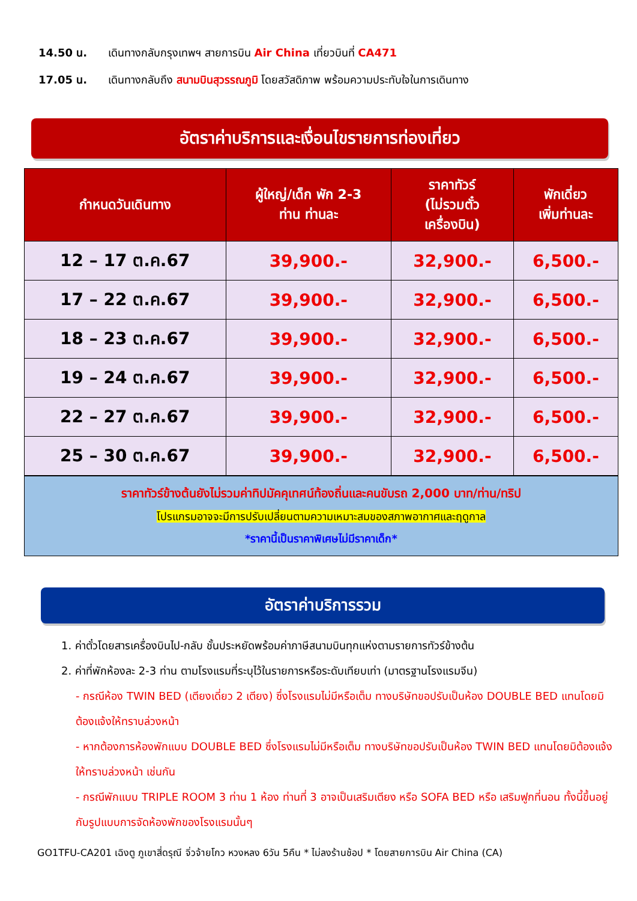14.50 น. เดินทางกลับกรุงเทพฯ สายการบิน Air China เที่ยวบินที่ CA471
17.05 น. เดินทางกลับถึง สนามบินสุวรรณภูมิ โดยสวัสดิภาพ พร้อมความประทับใจในการเดินทาง
อัตราค่าบริการและเงื่อนไขรายการท่องเที่ยว
| กำหนดวันเดินทาง | ผู้ใหญ่/เด็ก พัก 2-3 ท่าน ท่านละ | ราคาทัวร์ (ไม่รวมตั๋ว เครื่องบิน) | พักเดี่ยว เพิ่มท่านละ |
| --- | --- | --- | --- |
| 12 – 17 ต.ค.67 | 39,900.- | 32,900.- | 6,500.- |
| 17 – 22 ต.ค.67 | 39,900.- | 32,900.- | 6,500.- |
| 18 – 23 ต.ค.67 | 39,900.- | 32,900.- | 6,500.- |
| 19 – 24 ต.ค.67 | 39,900.- | 32,900.- | 6,500.- |
| 22 – 27 ต.ค.67 | 39,900.- | 32,900.- | 6,500.- |
| 25 – 30 ต.ค.67 | 39,900.- | 32,900.- | 6,500.- |
ราคาทัวร์ข้างต้นยังไม่รวมค่าทิปมัคคุเทศน์ท้องถิ่นและคนขับรถ 2,000 บาท/ท่าน/ทริป
โปรแกรมอาจจะมีการปรับเปลี่ยนตามความเหมาะสมของสภาพอากาศและฤดูกาล
*ราคานี้เป็นราคาพิเศษไม่มีราคาเด็ก*
อัตราค่าบริการรวม
1. ค่าตั๋วโดยสารเครื่องบินไป-กลับ ชั้นประหยัดพร้อมค่าภาษีสนามบินทุกแห่งตามรายการทัวร์ข้างต้น
2. ค่าที่พักห้องละ 2-3 ท่าน ตามโรงแรมที่ระบุไว้ในรายการหรือระดับเทียบเท่า (มาตรฐานโรงแรมจีน)
- กรณีห้อง TWIN BED (เตียงเดี่ยว 2 เตียง) ซึ่งโรงแรมไม่มีหรือเต็ม ทางบริษัทขอปรับเป็นห้อง DOUBLE BED แทนโดยมิต้องแจ้งให้ทราบล่วงหน้า
- หากต้องการห้องพักแบบ DOUBLE BED ซึ่งโรงแรมไม่มีหรือเต็ม ทางบริษัทขอปรับเป็นห้อง TWIN BED แทนโดยมิต้องแจ้งให้ทราบล่วงหน้า เช่นกัน
- กรณีพักแบบ TRIPLE ROOM 3 ท่าน 1 ห้อง ท่านที่ 3 อาจเป็นเสริมเตียง หรือ SOFA BED หรือ เสริมฟูกที่นอน ทั้งนี้ขึ้นอยู่กับรูปแบบการจัดห้องพักของโรงแรมนั้นๆ
GO1TFU-CA201 เฉิงตู ภูเขาสี่ดรุณี จิ่วจ้ายโกว หวงหลง 6วัน 5คืน * ไม่ลงร้านช้อป * โดยสายการบิน Air China (CA)